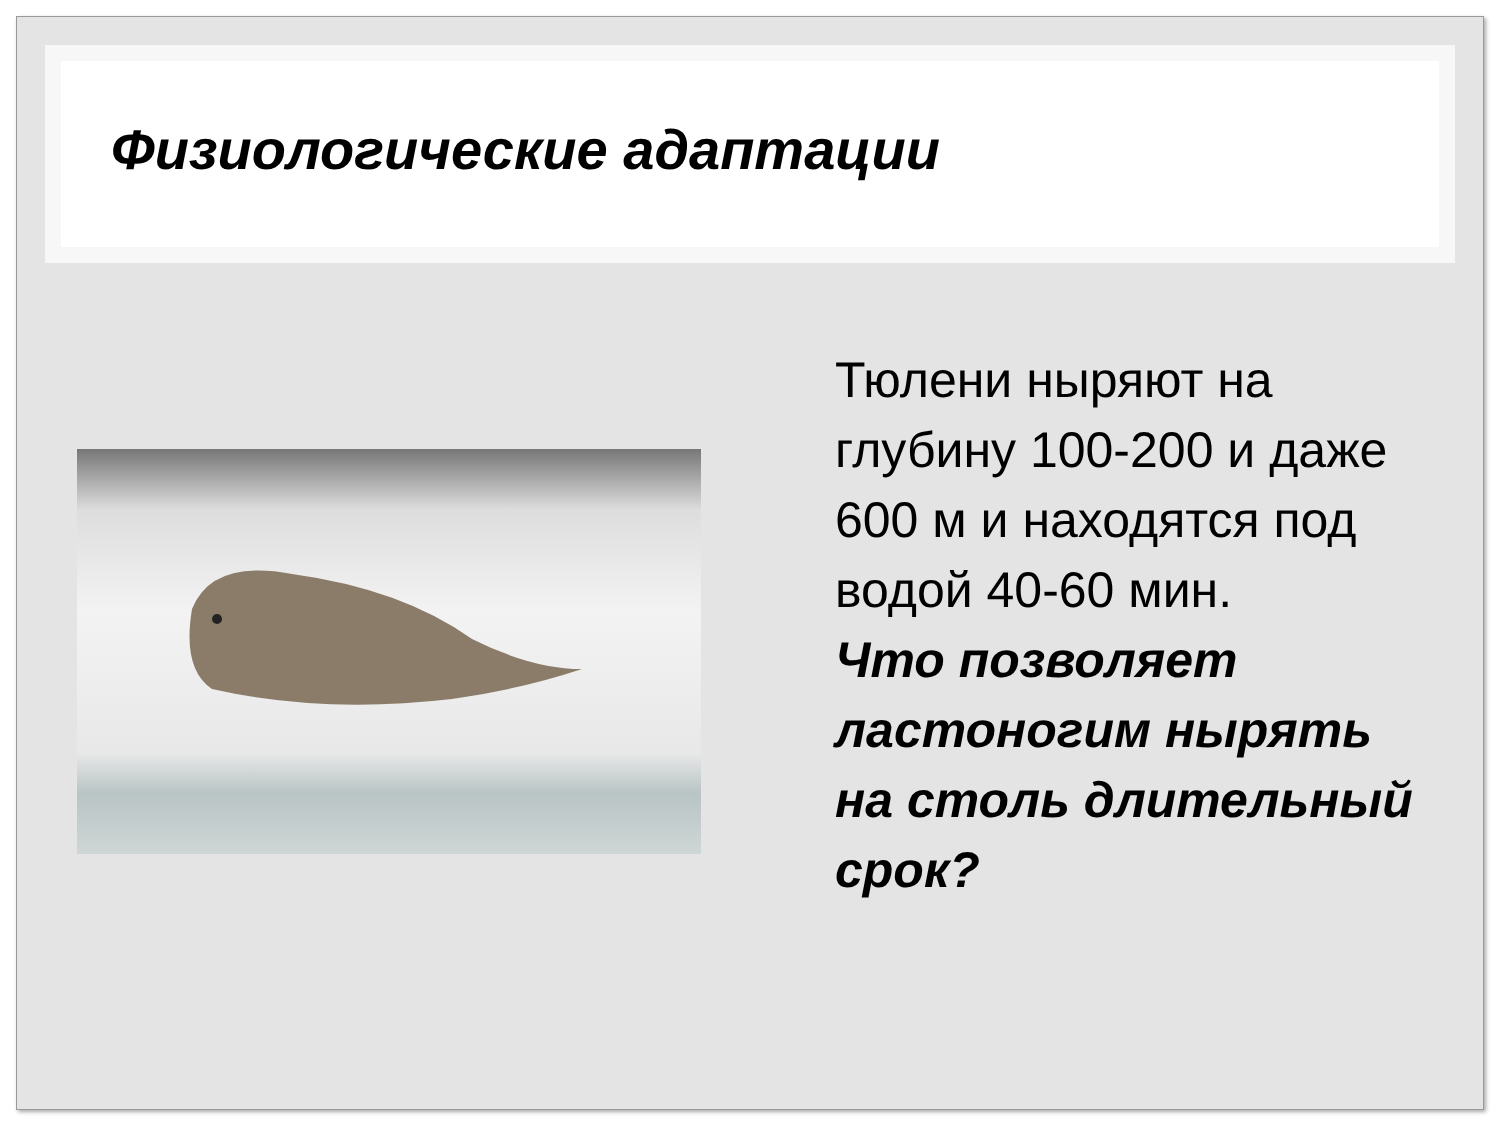Физиологические адаптации
Тюлени ныряют на глубину 100-200 и даже 600 м и находятся под водой 40-60 мин.
Что позволяет ластоногим нырять на столь длительный срок?